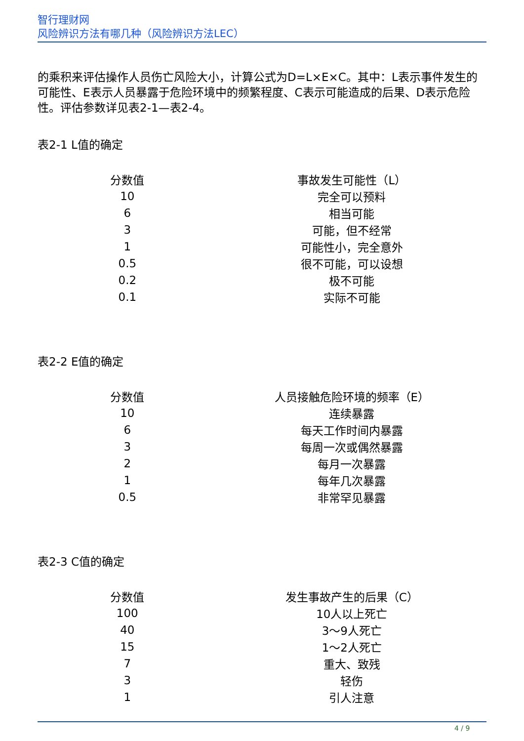智行理财网
风险辨识方法有哪几种（风险辨识方法LEC）
的乘积来评估操作人员伤亡风险大小，计算公式为D=L×E×C。其中：L表示事件发生的可能性、E表示人员暴露于危险环境中的频繁程度、C表示可能造成的后果、D表示危险性。评估参数详见表2-1—表2-4。
表2-1 L值的确定
| 分数值 | 事故发生可能性（L） |
| --- | --- |
| 10 | 完全可以预料 |
| 6 | 相当可能 |
| 3 | 可能，但不经常 |
| 1 | 可能性小，完全意外 |
| 0.5 | 很不可能，可以设想 |
| 0.2 | 极不可能 |
| 0.1 | 实际不可能 |
表2-2 E值的确定
| 分数值 | 人员接触危险环境的频率（E） |
| --- | --- |
| 10 | 连续暴露 |
| 6 | 每天工作时间内暴露 |
| 3 | 每周一次或偶然暴露 |
| 2 | 每月一次暴露 |
| 1 | 每年几次暴露 |
| 0.5 | 非常罕见暴露 |
表2-3 C值的确定
| 分数值 | 发生事故产生的后果（C） |
| --- | --- |
| 100 | 10人以上死亡 |
| 40 | 3～9人死亡 |
| 15 | 1～2人死亡 |
| 7 | 重大、致残 |
| 3 | 轻伤 |
| 1 | 引人注意 |
4 / 9